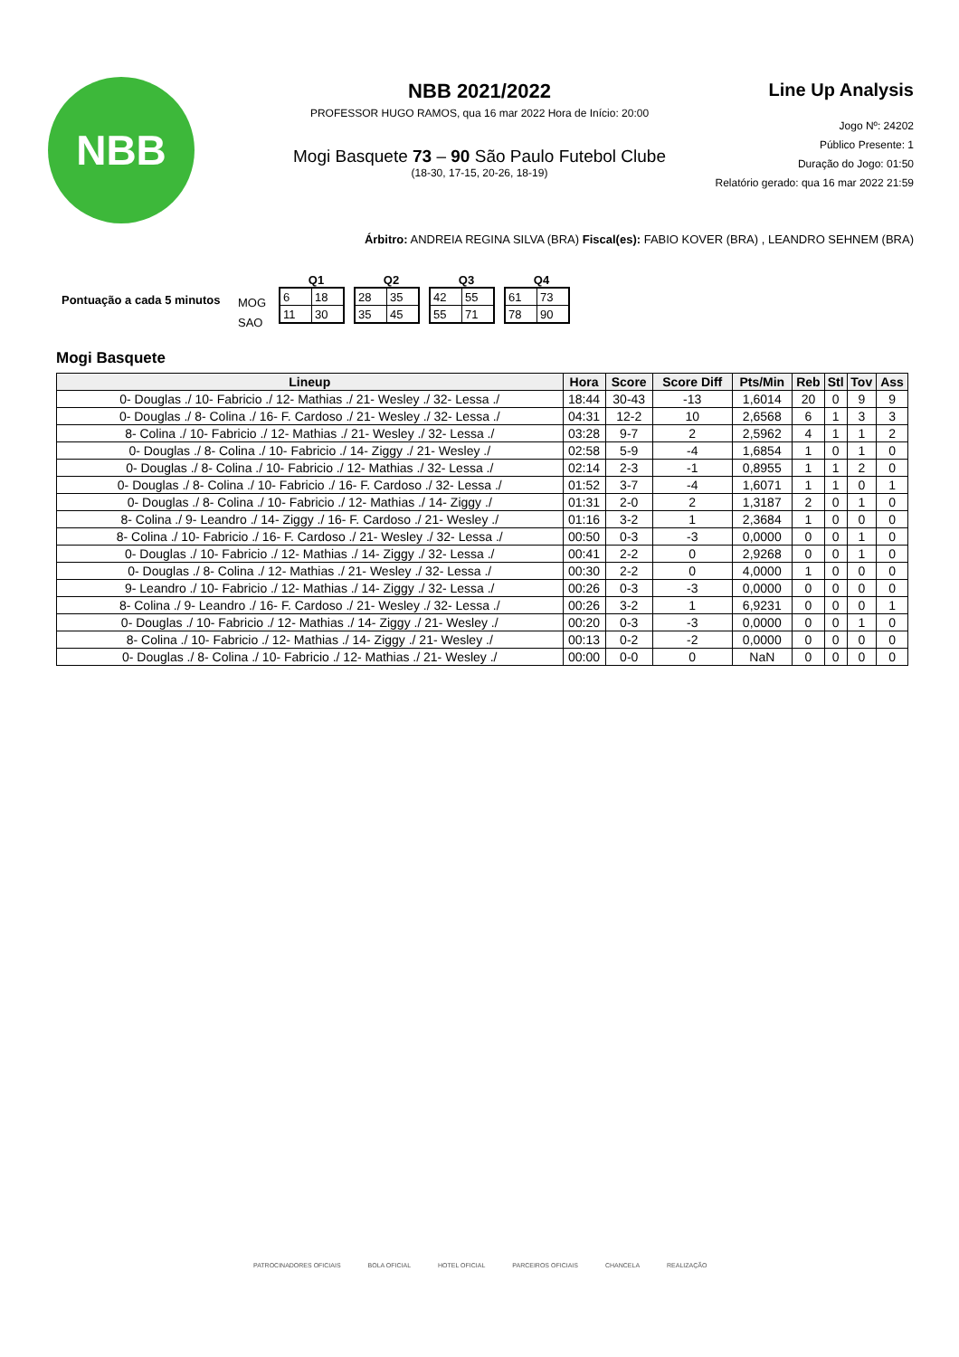NBB
NBB 2021/2022
PROFESSOR HUGO RAMOS, qua 16 mar 2022 Hora de Início: 20:00
Mogi Basquete 73 – 90 São Paulo Futebol Clube
(18-30, 17-15, 20-26, 18-19)
Line Up Analysis
Jogo Nº: 24202
Público Presente: 1
Duração do Jogo: 01:50
Relatório gerado: qua 16 mar 2022 21:59
Árbitro: ANDREIA REGINA SILVA (BRA) Fiscal(es): FABIO KOVER (BRA) , LEANDRO SEHNEM (BRA)
Pontuação a cada 5 minutos
MOG
SAO
Q1
| 6 | 18 |
| 11 | 30 |
Q2
| 28 | 35 |
| 35 | 45 |
Q3
| 42 | 55 |
| 55 | 71 |
Q4
| 61 | 73 |
| 78 | 90 |
Mogi Basquete
| Lineup | Hora | Score | Score Diff | Pts/Min | Reb | Stl | Tov | Ass |
| --- | --- | --- | --- | --- | --- | --- | --- | --- |
| 0- Douglas ./ 10- Fabricio ./ 12- Mathias ./ 21- Wesley ./ 32- Lessa ./ | 18:44 | 30-43 | -13 | 1,6014 | 20 | 0 | 9 | 9 |
| 0- Douglas ./ 8- Colina ./ 16- F. Cardoso ./ 21- Wesley ./ 32- Lessa ./ | 04:31 | 12-2 | 10 | 2,6568 | 6 | 1 | 3 | 3 |
| 8- Colina ./ 10- Fabricio ./ 12- Mathias ./ 21- Wesley ./ 32- Lessa ./ | 03:28 | 9-7 | 2 | 2,5962 | 4 | 1 | 1 | 2 |
| 0- Douglas ./ 8- Colina ./ 10- Fabricio ./ 14- Ziggy ./ 21- Wesley ./ | 02:58 | 5-9 | -4 | 1,6854 | 1 | 0 | 1 | 0 |
| 0- Douglas ./ 8- Colina ./ 10- Fabricio ./ 12- Mathias ./ 32- Lessa ./ | 02:14 | 2-3 | -1 | 0,8955 | 1 | 1 | 2 | 0 |
| 0- Douglas ./ 8- Colina ./ 10- Fabricio ./ 16- F. Cardoso ./ 32- Lessa ./ | 01:52 | 3-7 | -4 | 1,6071 | 1 | 1 | 0 | 1 |
| 0- Douglas ./ 8- Colina ./ 10- Fabricio ./ 12- Mathias ./ 14- Ziggy ./ | 01:31 | 2-0 | 2 | 1,3187 | 2 | 0 | 1 | 0 |
| 8- Colina ./ 9- Leandro ./ 14- Ziggy ./ 16- F. Cardoso ./ 21- Wesley ./ | 01:16 | 3-2 | 1 | 2,3684 | 1 | 0 | 0 | 0 |
| 8- Colina ./ 10- Fabricio ./ 16- F. Cardoso ./ 21- Wesley ./ 32- Lessa ./ | 00:50 | 0-3 | -3 | 0,0000 | 0 | 0 | 1 | 0 |
| 0- Douglas ./ 10- Fabricio ./ 12- Mathias ./ 14- Ziggy ./ 32- Lessa ./ | 00:41 | 2-2 | 0 | 2,9268 | 0 | 0 | 1 | 0 |
| 0- Douglas ./ 8- Colina ./ 12- Mathias ./ 21- Wesley ./ 32- Lessa ./ | 00:30 | 2-2 | 0 | 4,0000 | 1 | 0 | 0 | 0 |
| 9- Leandro ./ 10- Fabricio ./ 12- Mathias ./ 14- Ziggy ./ 32- Lessa ./ | 00:26 | 0-3 | -3 | 0,0000 | 0 | 0 | 0 | 0 |
| 8- Colina ./ 9- Leandro ./ 16- F. Cardoso ./ 21- Wesley ./ 32- Lessa ./ | 00:26 | 3-2 | 1 | 6,9231 | 0 | 0 | 0 | 1 |
| 0- Douglas ./ 10- Fabricio ./ 12- Mathias ./ 14- Ziggy ./ 21- Wesley ./ | 00:20 | 0-3 | -3 | 0,0000 | 0 | 0 | 1 | 0 |
| 8- Colina ./ 10- Fabricio ./ 12- Mathias ./ 14- Ziggy ./ 21- Wesley ./ | 00:13 | 0-2 | -2 | 0,0000 | 0 | 0 | 0 | 0 |
| 0- Douglas ./ 8- Colina ./ 10- Fabricio ./ 12- Mathias ./ 21- Wesley ./ | 00:00 | 0-0 | 0 | NaN | 0 | 0 | 0 | 0 |
PATROCINADORES OFICIAIS BOLA OFICIAL HOTEL OFICIAL PARCEIROS OFICIAIS CHANCELA REALIZAÇÃO